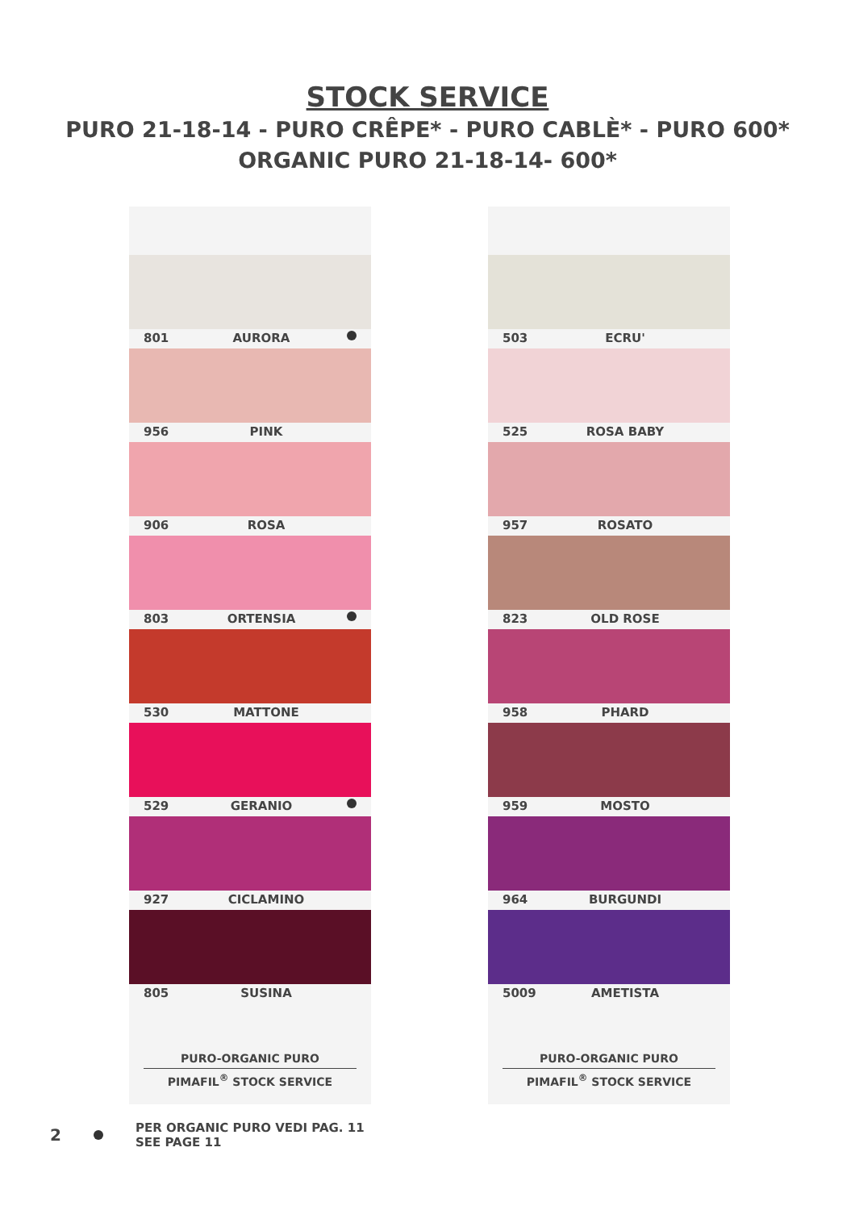STOCK SERVICE
PURO 21-18-14 - PURO CRÊPE* - PURO CABLÈ* - PURO 600*
ORGANIC PURO 21-18-14- 600*
801 AURORA
956 PINK
906 ROSA
803 ORTENSIA
530 MATTONE
529 GERANIO
927 CICLAMINO
805 SUSINA
PURO-ORGANIC PURO
PIMAFIL<sup>®</sup> STOCK SERVICE
503 ECRU'
525 ROSA BABY
957 ROSATO
823 OLD ROSE
958 PHARD
959 MOSTO
964 BURGUNDI
5009 AMETISTA
PURO-ORGANIC PURO
PIMAFIL<sup>®</sup> STOCK SERVICE
2
PER ORGANIC PURO VEDI PAG. 11
SEE PAGE 11